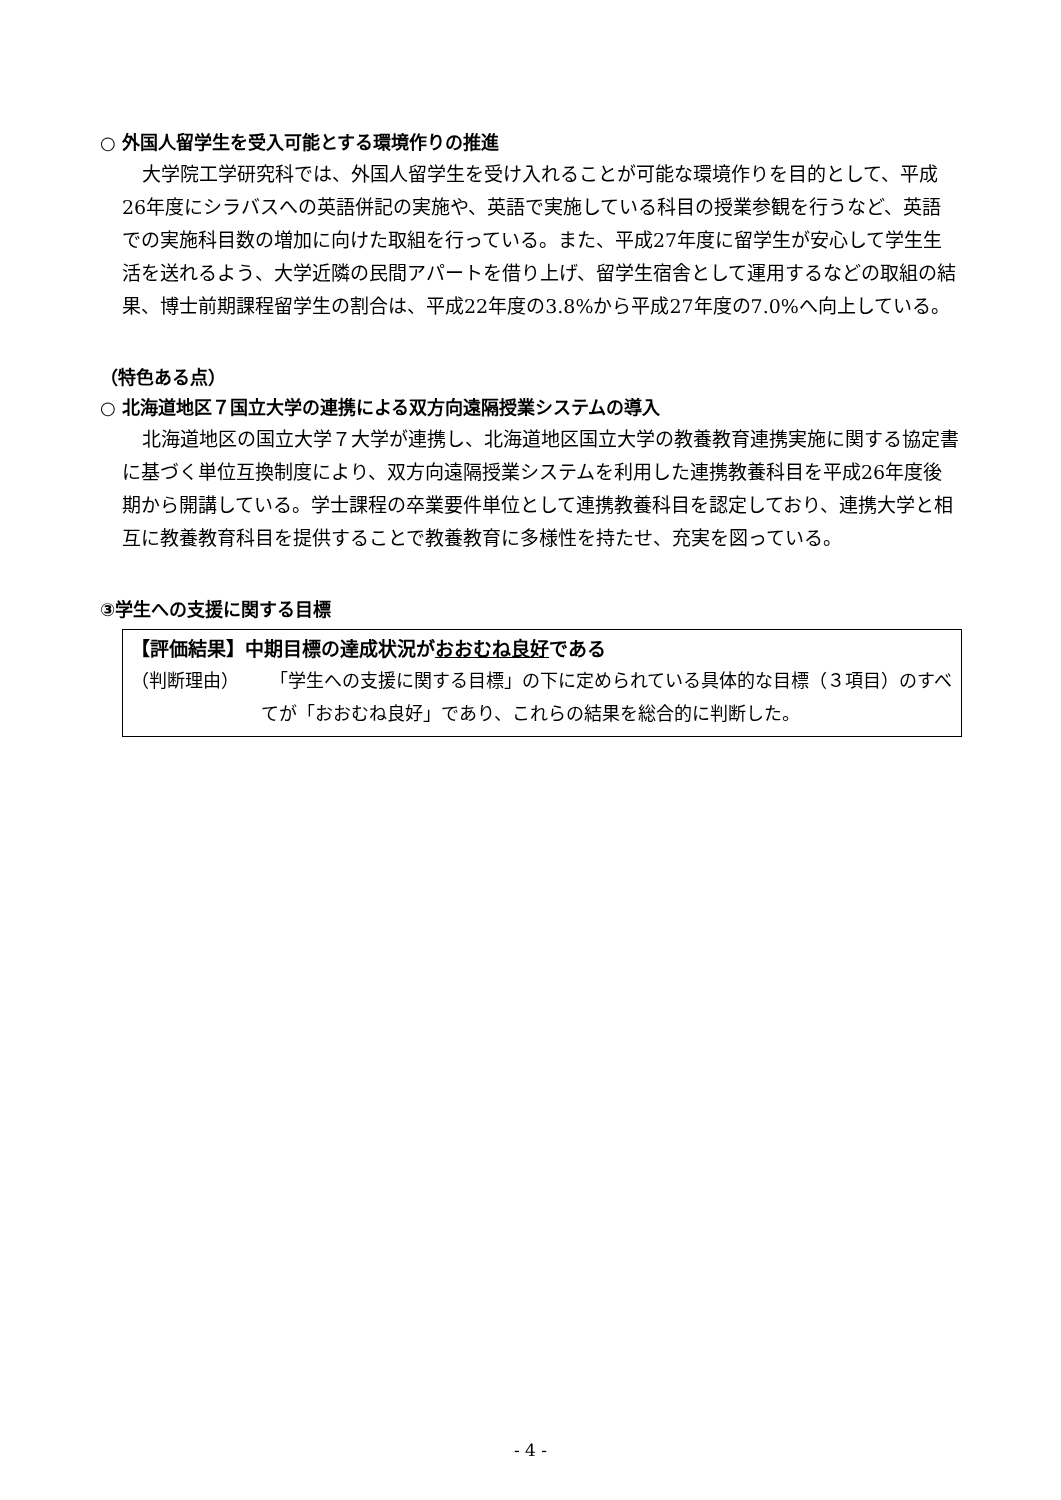○ 外国人留学生を受入可能とする環境作りの推進
大学院工学研究科では、外国人留学生を受け入れることが可能な環境作りを目的として、平成26年度にシラバスへの英語併記の実施や、英語で実施している科目の授業参観を行うなど、英語での実施科目数の増加に向けた取組を行っている。また、平成27年度に留学生が安心して学生生活を送れるよう、大学近隣の民間アパートを借り上げ、留学生宿舎として運用するなどの取組の結果、博士前期課程留学生の割合は、平成22年度の3.8%から平成27年度の7.0%へ向上している。
（特色ある点）
○ 北海道地区７国立大学の連携による双方向遠隔授業システムの導入
北海道地区の国立大学７大学が連携し、北海道地区国立大学の教養教育連携実施に関する協定書に基づく単位互換制度により、双方向遠隔授業システムを利用した連携教養科目を平成26年度後期から開講している。学士課程の卒業要件単位として連携教養科目を認定しており、連携大学と相互に教養教育科目を提供することで教養教育に多様性を持たせ、充実を図っている。
③学生への支援に関する目標
【評価結果】中期目標の達成状況がおおむね良好である
（判断理由） 　「学生への支援に関する目標」の下に定められている具体的な目標（３項目）のすべてが「おおむね良好」であり、これらの結果を総合的に判断した。
- 4 -